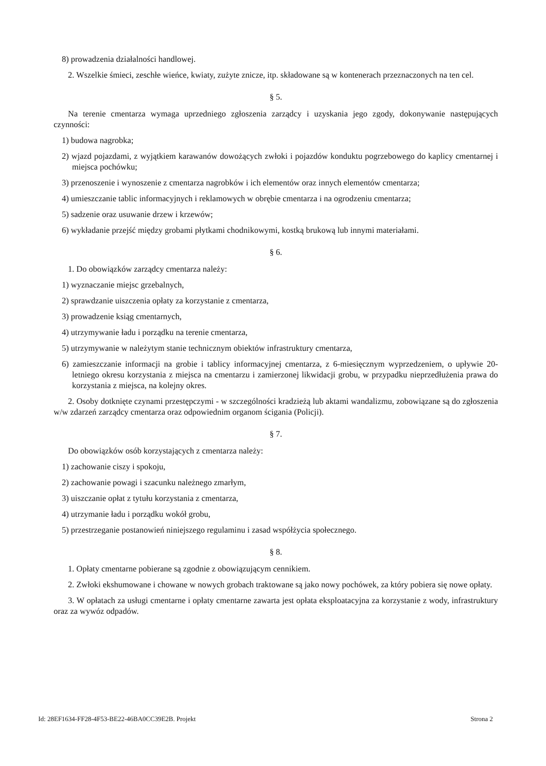8) prowadzenia działalności handlowej.
2. Wszelkie śmieci, zeschłe wieńce, kwiaty, zużyte znicze, itp. składowane są w kontenerach przeznaczonych na ten cel.
§ 5.
Na terenie cmentarza wymaga uprzedniego zgłoszenia zarządcy i uzyskania jego zgody, dokonywanie następujących czynności:
1) budowa nagrobka;
2) wjazd pojazdami, z wyjątkiem karawanów dowożących zwłoki i pojazdów konduktu pogrzebowego do kaplicy cmentarnej i miejsca pochówku;
3) przenoszenie i wynoszenie z cmentarza nagrobków i ich elementów oraz innych elementów cmentarza;
4) umieszczanie tablic informacyjnych i reklamowych w obrębie cmentarza i na ogrodzeniu cmentarza;
5) sadzenie oraz usuwanie drzew i krzewów;
6) wykładanie przejść między grobami płytkami chodnikowymi, kostką brukową lub innymi materiałami.
§ 6.
1. Do obowiązków zarządcy cmentarza należy:
1) wyznaczanie miejsc grzebalnych,
2) sprawdzanie uiszczenia opłaty za korzystanie z cmentarza,
3) prowadzenie ksiąg cmentarnych,
4) utrzymywanie ładu i porządku na terenie cmentarza,
5) utrzymywanie w należytym stanie technicznym obiektów infrastruktury cmentarza,
6) zamieszczanie informacji na grobie i tablicy informacyjnej cmentarza, z 6-miesięcznym wyprzedzeniem, o upływie 20-letniego okresu korzystania z miejsca na cmentarzu i zamierzonej likwidacji grobu, w przypadku nieprzedłużenia prawa do korzystania z miejsca, na kolejny okres.
2. Osoby dotknięte czynami przestępczymi - w szczególności kradzieżą lub aktami wandalizmu, zobowiązane są do zgłoszenia w/w zdarzeń zarządcy cmentarza oraz odpowiednim organom ścigania (Policji).
§ 7.
Do obowiązków osób korzystających z cmentarza należy:
1) zachowanie ciszy i spokoju,
2) zachowanie powagi i szacunku należnego zmarłym,
3) uiszczanie opłat z tytułu korzystania z cmentarza,
4) utrzymanie ładu i porządku wokół grobu,
5) przestrzeganie postanowień niniejszego regulaminu i zasad współżycia społecznego.
§ 8.
1. Opłaty cmentarne pobierane są zgodnie z obowiązującym cennikiem.
2. Zwłoki ekshumowane i chowane w nowych grobach traktowane są jako nowy pochówek, za który pobiera się nowe opłaty.
3. W opłatach za usługi cmentarne i opłaty cmentarne zawarta jest opłata eksploatacyjna za korzystanie z wody, infrastruktury oraz za wywóz odpadów.
Id: 28EF1634-FF28-4F53-BE22-46BA0CC39E2B. Projekt Strona 2